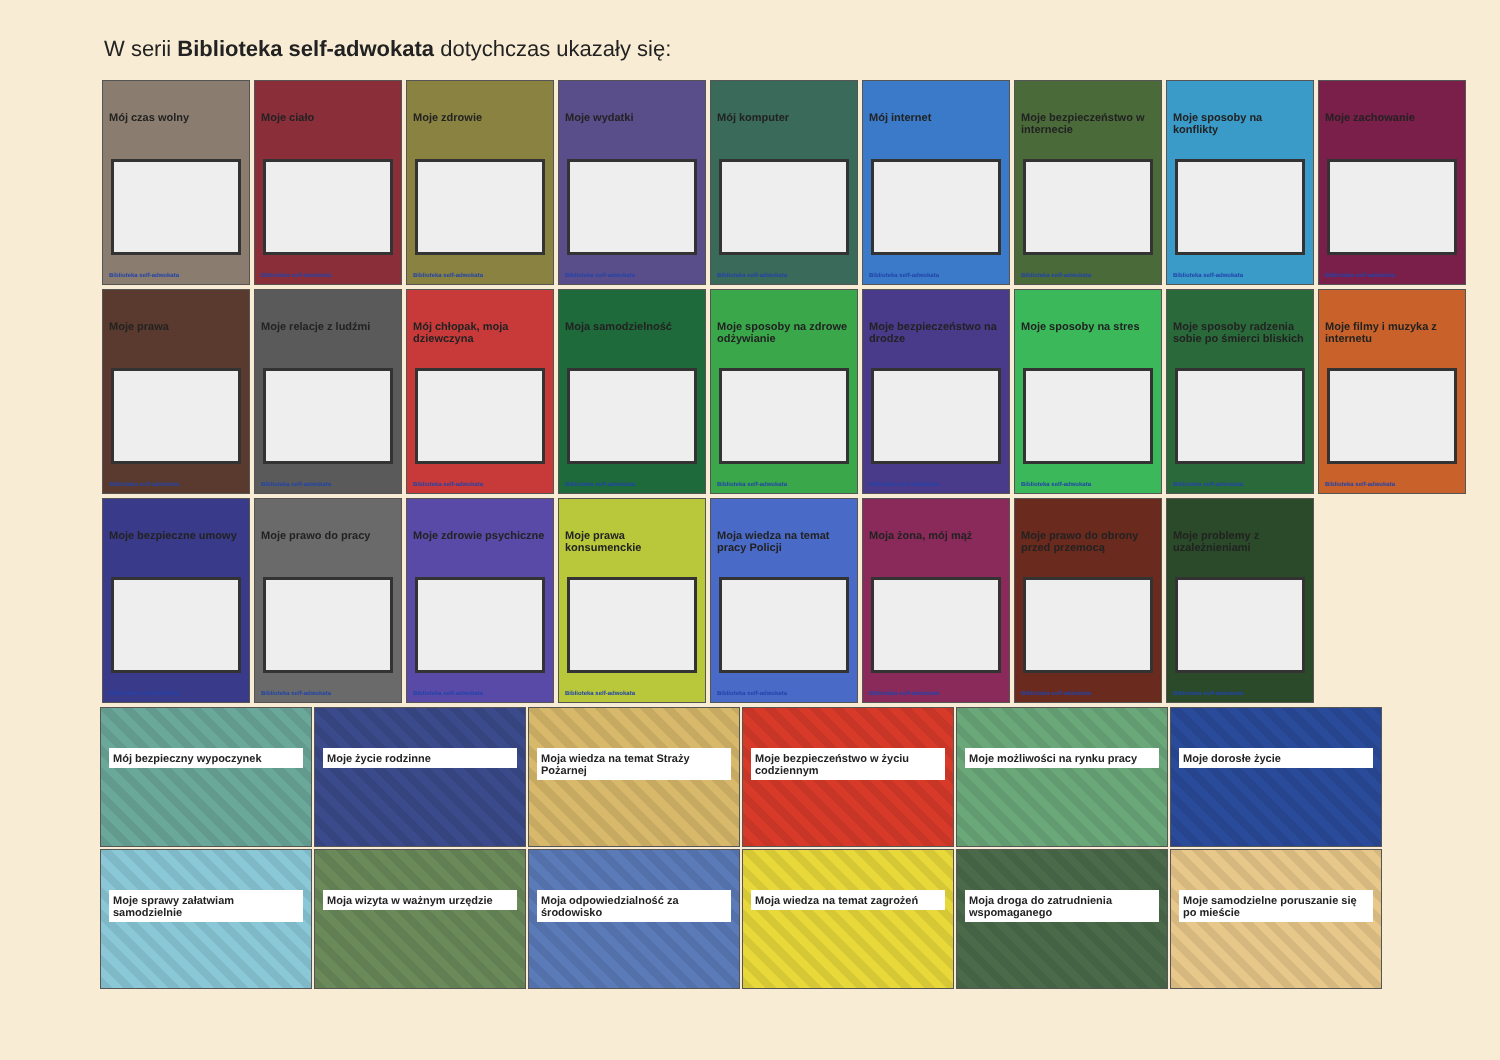W serii Biblioteka self-adwokata dotychczas ukazały się:
Mój czas wolny
Biblioteka self-adwokata
Moje ciało
Biblioteka self-adwokata
Moje zdrowie
Biblioteka self-adwokata
Moje wydatki
Biblioteka self-adwokata
Mój komputer
Biblioteka self-adwokata
Mój internet
Biblioteka self-adwokata
Moje bezpieczeństwo w internecie
Biblioteka self-adwokata
Moje sposoby na konflikty
Biblioteka self-adwokata
Moje zachowanie
Biblioteka self-adwokata
Moje prawa
Biblioteka self-adwokata
Moje relacje z ludźmi
Biblioteka self-adwokata
Mój chłopak, moja dziewczyna
Biblioteka self-adwokata
Moja samodzielność
Biblioteka self-adwokata
Moje sposoby na zdrowe odżywianie
Biblioteka self-adwokata
Moje bezpieczeństwo na drodze
Biblioteka self-adwokata
Moje sposoby na stres
Biblioteka self-adwokata
Moje sposoby radzenia sobie po śmierci bliskich
Biblioteka self-adwokata
Moje filmy i muzyka z internetu
Biblioteka self-adwokata
Moje bezpieczne umowy
Biblioteka self-adwokata
Moje prawo do pracy
Biblioteka self-adwokata
Moje zdrowie psychiczne
Biblioteka self-adwokata
Moje prawa konsumenckie
Biblioteka self-adwokata
Moja wiedza na temat pracy Policji
Biblioteka self-adwokata
Moja żona, mój mąż
Biblioteka self-adwokata
Moje prawo do obrony przed przemocą
Biblioteka self-adwokata
Moje problemy z uzależnieniami
Biblioteka self-adwokata
Mój bezpieczny wypoczynek
Moje życie rodzinne
Moja wiedza na temat Straży Pożarnej
Moje bezpieczeństwo w życiu codziennym
Moje możliwości na rynku pracy
Moje dorosłe życie
Moje sprawy załatwiam samodzielnie
Moja wizyta w ważnym urzędzie
Moja odpowiedzialność za środowisko
Moja wiedza na temat zagrożeń
Moja droga do zatrudnienia wspomaganego
Moje samodzielne poruszanie się po mieście